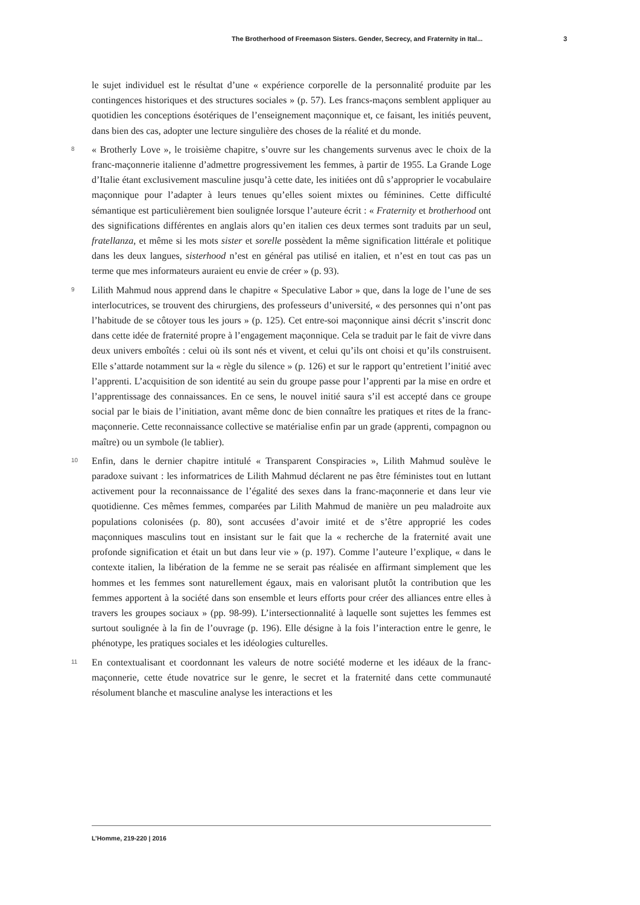The Brotherhood of Freemason Sisters. Gender, Secrecy, and Fraternity in Ital... 3
le sujet individuel est le résultat d’une « expérience corporelle de la personnalité produite par les contingences historiques et des structures sociales » (p. 57). Les francs-maçons semblent appliquer au quotidien les conceptions ésotériques de l’enseignement maçonnique et, ce faisant, les initiés peuvent, dans bien des cas, adopter une lecture singulière des choses de la réalité et du monde.
8
« Brotherly Love », le troisième chapitre, s’ouvre sur les changements survenus avec le choix de la franc-maçonnerie italienne d’admettre progressivement les femmes, à partir de 1955. La Grande Loge d’Italie étant exclusivement masculine jusqu’à cette date, les initiées ont dû s’approprier le vocabulaire maçonnique pour l’adapter à leurs tenues qu’elles soient mixtes ou féminines. Cette difficulté sémantique est particulièrement bien soulignée lorsque l’auteure écrit : « Fraternity et brotherhood ont des significations différentes en anglais alors qu’en italien ces deux termes sont traduits par un seul, fratellanza, et même si les mots sister et sorelle possèdent la même signification littérale et politique dans les deux langues, sisterhood n’est en général pas utilisé en italien, et n’est en tout cas pas un terme que mes informateurs auraient eu envie de créer » (p. 93).
9
Lilith Mahmud nous apprend dans le chapitre « Speculative Labor » que, dans la loge de l’une de ses interlocutrices, se trouvent des chirurgiens, des professeurs d’université, « des personnes qui n’ont pas l’habitude de se côtoyer tous les jours » (p. 125). Cet entre-soi maçonnique ainsi décrit s’inscrit donc dans cette idée de fraternité propre à l’engagement maçonnique. Cela se traduit par le fait de vivre dans deux univers emboîtés : celui où ils sont nés et vivent, et celui qu’ils ont choisi et qu’ils construisent. Elle s’attarde notamment sur la « règle du silence » (p. 126) et sur le rapport qu’entretient l’initié avec l’apprenti. L’acquisition de son identité au sein du groupe passe pour l’apprenti par la mise en ordre et l’apprentissage des connaissances. En ce sens, le nouvel initié saura s’il est accepté dans ce groupe social par le biais de l’initiation, avant même donc de bien connaître les pratiques et rites de la franc-maçonnerie. Cette reconnaissance collective se matérialise enfin par un grade (apprenti, compagnon ou maître) ou un symbole (le tablier).
10
Enfin, dans le dernier chapitre intitulé « Transparent Conspiracies », Lilith Mahmud soulève le paradoxe suivant : les informatrices de Lilith Mahmud déclarent ne pas être féministes tout en luttant activement pour la reconnaissance de l’égalité des sexes dans la franc-maçonnerie et dans leur vie quotidienne. Ces mêmes femmes, comparées par Lilith Mahmud de manière un peu maladroite aux populations colonisées (p. 80), sont accusées d’avoir imité et de s’être approprié les codes maçonniques masculins tout en insistant sur le fait que la « recherche de la fraternité avait une profonde signification et était un but dans leur vie » (p. 197). Comme l’auteure l’explique, « dans le contexte italien, la libération de la femme ne se serait pas réalisée en affirmant simplement que les hommes et les femmes sont naturellement égaux, mais en valorisant plutôt la contribution que les femmes apportent à la société dans son ensemble et leurs efforts pour créer des alliances entre elles à travers les groupes sociaux » (pp. 98-99). L’intersectionnalité à laquelle sont sujettes les femmes est surtout soulignée à la fin de l’ouvrage (p. 196). Elle désigne à la fois l’interaction entre le genre, le phénotype, les pratiques sociales et les idéologies culturelles.
11
En contextualisant et coordonnant les valeurs de notre société moderne et les idéaux de la franc-maçonnerie, cette étude novatrice sur le genre, le secret et la fraternité dans cette communauté résolument blanche et masculine analyse les interactions et les
L’Homme, 219-220 | 2016